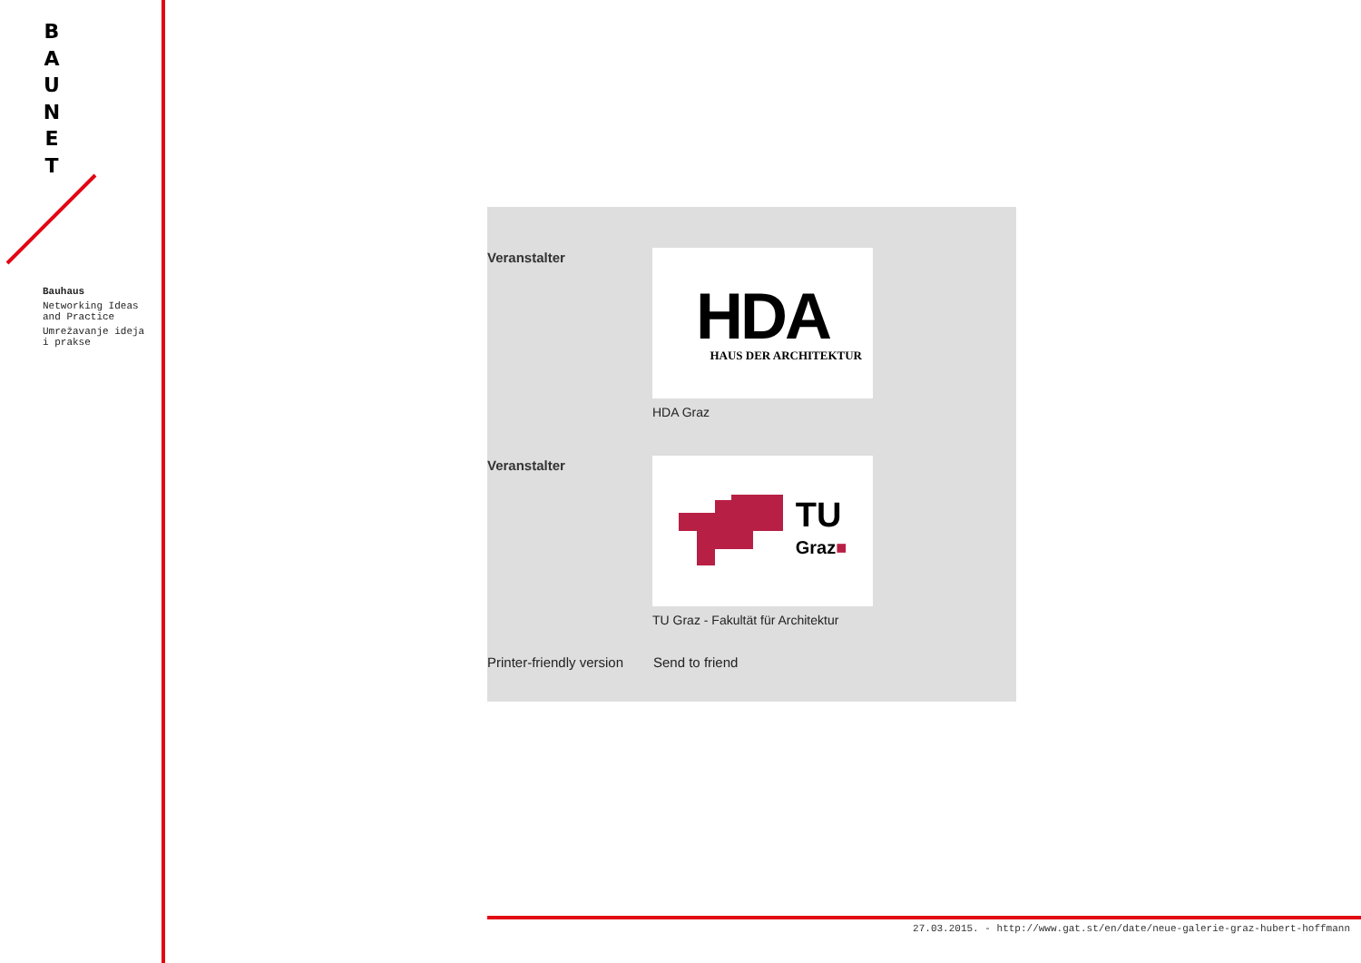B
A
U
N
E
T
Bauhaus
Networking Ideas and Practice
Umrežavanje ideja i prakse
Veranstalter
HDA
HAUS DER ARCHITEKTUR
HDA Graz
Veranstalter
TU
Graz■
TU Graz - Fakultät für Architektur
Printer-friendly version
Send to friend
27.03.2015. - http://www.gat.st/en/date/neue-galerie-graz-hubert-hoffmann